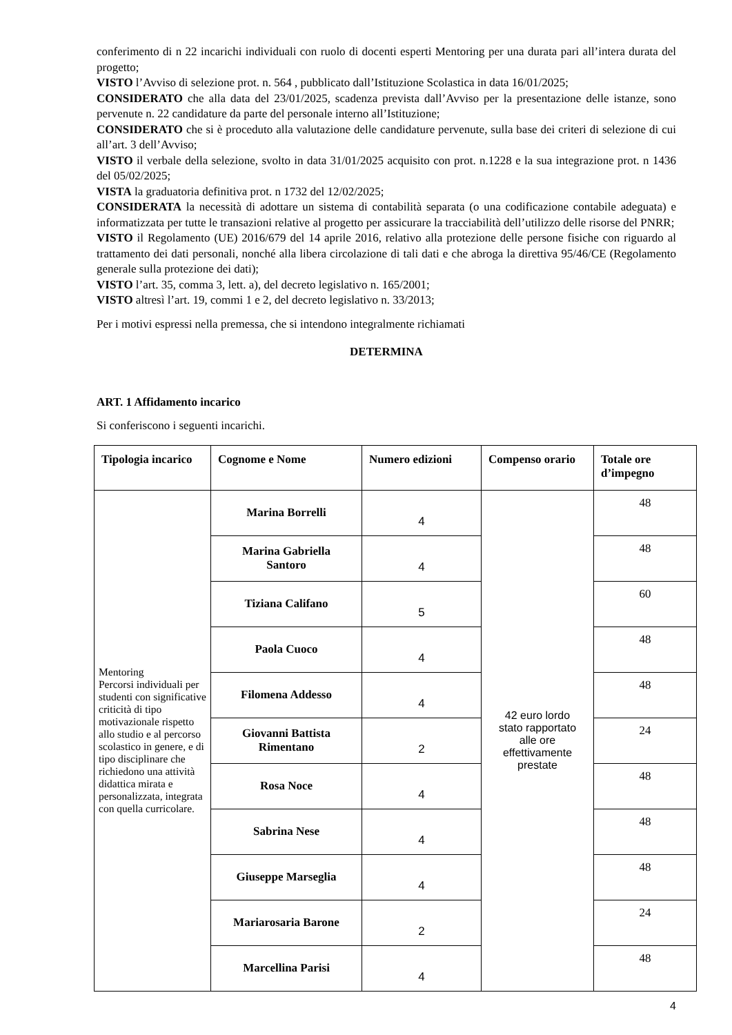conferimento di n 22 incarichi individuali con ruolo di docenti esperti Mentoring per una durata pari all’intera durata del progetto;
VISTO l’Avviso di selezione prot. n. 564 , pubblicato dall’Istituzione Scolastica in data 16/01/2025;
CONSIDERATO che alla data del 23/01/2025, scadenza prevista dall’Avviso per la presentazione delle istanze, sono pervenute n. 22 candidature da parte del personale interno all’Istituzione;
CONSIDERATO che si è proceduto alla valutazione delle candidature pervenute, sulla base dei criteri di selezione di cui all’art. 3 dell’Avviso;
VISTO il verbale della selezione, svolto in data 31/01/2025 acquisito con prot. n.1228 e la sua integrazione prot. n 1436 del 05/02/2025;
VISTA la graduatoria definitiva prot. n 1732 del 12/02/2025;
CONSIDERATA la necessità di adottare un sistema di contabilità separata (o una codificazione contabile adeguata) e informatizzata per tutte le transazioni relative al progetto per assicurare la tracciabilità dell’utilizzo delle risorse del PNRR;
VISTO il Regolamento (UE) 2016/679 del 14 aprile 2016, relativo alla protezione delle persone fisiche con riguardo al trattamento dei dati personali, nonché alla libera circolazione di tali dati e che abroga la direttiva 95/46/CE (Regolamento generale sulla protezione dei dati);
VISTO l’art. 35, comma 3, lett. a), del decreto legislativo n. 165/2001;
VISTO altresì l’art. 19, commi 1 e 2, del decreto legislativo n. 33/2013;
Per i motivi espressi nella premessa, che si intendono integralmente richiamati
DETERMINA
ART. 1 Affidamento incarico
Si conferiscono i seguenti incarichi.
| Tipologia incarico | Cognome e Nome | Numero edizioni | Compenso orario | Totale ore d’impegno |
| --- | --- | --- | --- | --- |
| Mentoring Percorsi individuali per studenti con significative criticità di tipo motivazionale rispetto allo studio e al percorso scolastico in genere, e di tipo disciplinare che richiedono una attività didattica mirata e personalizzata, integrata con quella curricolare. | Marina Borrelli | 4 | 42 euro lordo stato rapportato alle ore effettivamente prestate | 48 |
| | Marina Gabriella Santoro | 4 | | 48 |
| | Tiziana Califano | 5 | | 60 |
| | Paola Cuoco | 4 | | 48 |
| | Filomena Addesso | 4 | | 48 |
| | Giovanni Battista Rimentano | 2 | | 24 |
| | Rosa Noce | 4 | | 48 |
| | Sabrina Nese | 4 | | 48 |
| | Giuseppe Marseglia | 4 | | 48 |
| | Mariarosaria Barone | 2 | | 24 |
| | Marcellina Parisi | 4 | | 48 |
4